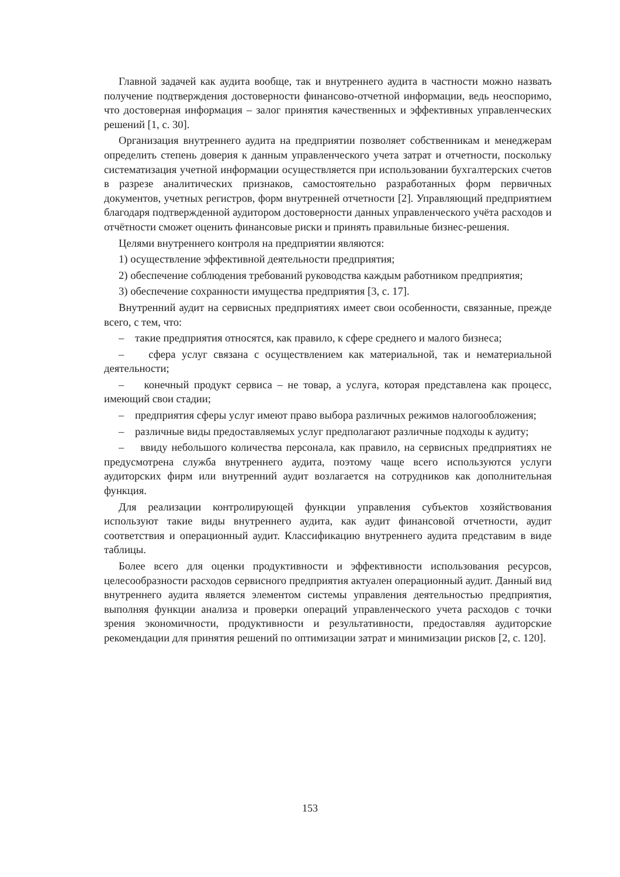Главной задачей как аудита вообще, так и внутреннего аудита в частности можно назвать получение подтверждения достоверности финансово-отчетной информации, ведь неоспоримо, что достоверная информация – залог принятия качественных и эффективных управленческих решений [1, с. 30].
Организация внутреннего аудита на предприятии позволяет собственникам и менеджерам определить степень доверия к данным управленческого учета затрат и отчетности, поскольку систематизация учетной информации осуществляется при использовании бухгалтерских счетов в разрезе аналитических признаков, самостоятельно разработанных форм первичных документов, учетных регистров, форм внутренней отчетности [2]. Управляющий предприятием благодаря подтвержденной аудитором достоверности данных управленческого учёта расходов и отчётности сможет оценить финансовые риски и принять правильные бизнес-решения.
Целями внутреннего контроля на предприятии являются:
1) осуществление эффективной деятельности предприятия;
2) обеспечение соблюдения требований руководства каждым работником предприятия;
3) обеспечение сохранности имущества предприятия [3, с. 17].
Внутренний аудит на сервисных предприятиях имеет свои особенности, связанные, прежде всего, с тем, что:
– такие предприятия относятся, как правило, к сфере среднего и малого бизнеса;
– сфера услуг связана с осуществлением как материальной, так и нематериальной деятельности;
– конечный продукт сервиса – не товар, а услуга, которая представлена как процесс, имеющий свои стадии;
– предприятия сферы услуг имеют право выбора различных режимов налогообложения;
– различные виды предоставляемых услуг предполагают различные подходы к аудиту;
– ввиду небольшого количества персонала, как правило, на сервисных предприятиях не предусмотрена служба внутреннего аудита, поэтому чаще всего используются услуги аудиторских фирм или внутренний аудит возлагается на сотрудников как дополнительная функция.
Для реализации контролирующей функции управления субъектов хозяйствования используют такие виды внутреннего аудита, как аудит финансовой отчетности, аудит соответствия и операционный аудит. Классификацию внутреннего аудита представим в виде таблицы.
Более всего для оценки продуктивности и эффективности использования ресурсов, целесообразности расходов сервисного предприятия актуален операционный аудит. Данный вид внутреннего аудита является элементом системы управления деятельностью предприятия, выполняя функции анализа и проверки операций управленческого учета расходов с точки зрения экономичности, продуктивности и результативности, предоставляя аудиторские рекомендации для принятия решений по оптимизации затрат и минимизации рисков [2, с. 120].
153